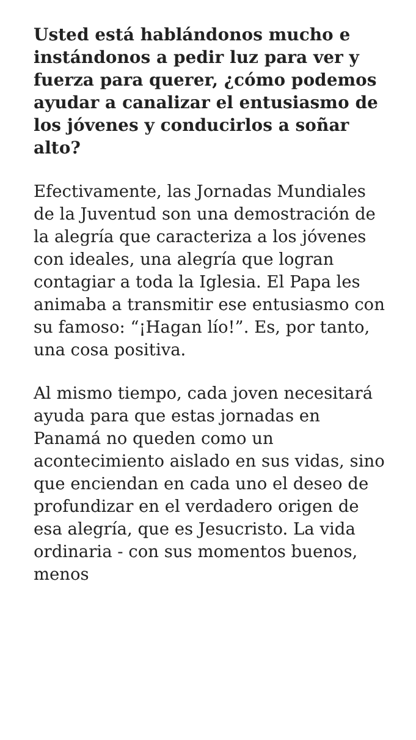Usted está hablándonos mucho e instándonos a pedir luz para ver y fuerza para querer, ¿cómo podemos ayudar a canalizar el entusiasmo de los jóvenes y conducirlos a soñar alto?
Efectivamente, las Jornadas Mundiales de la Juventud son una demostración de la alegría que caracteriza a los jóvenes con ideales, una alegría que logran contagiar a toda la Iglesia. El Papa les animaba a transmitir ese entusiasmo con su famoso: “¡Hagan lío!”. Es, por tanto, una cosa positiva.
Al mismo tiempo, cada joven necesitará ayuda para que estas jornadas en Panamá no queden como un acontecimiento aislado en sus vidas, sino que enciendan en cada uno el deseo de profundizar en el verdadero origen de esa alegría, que es Jesucristo. La vida ordinaria - con sus momentos buenos, menos